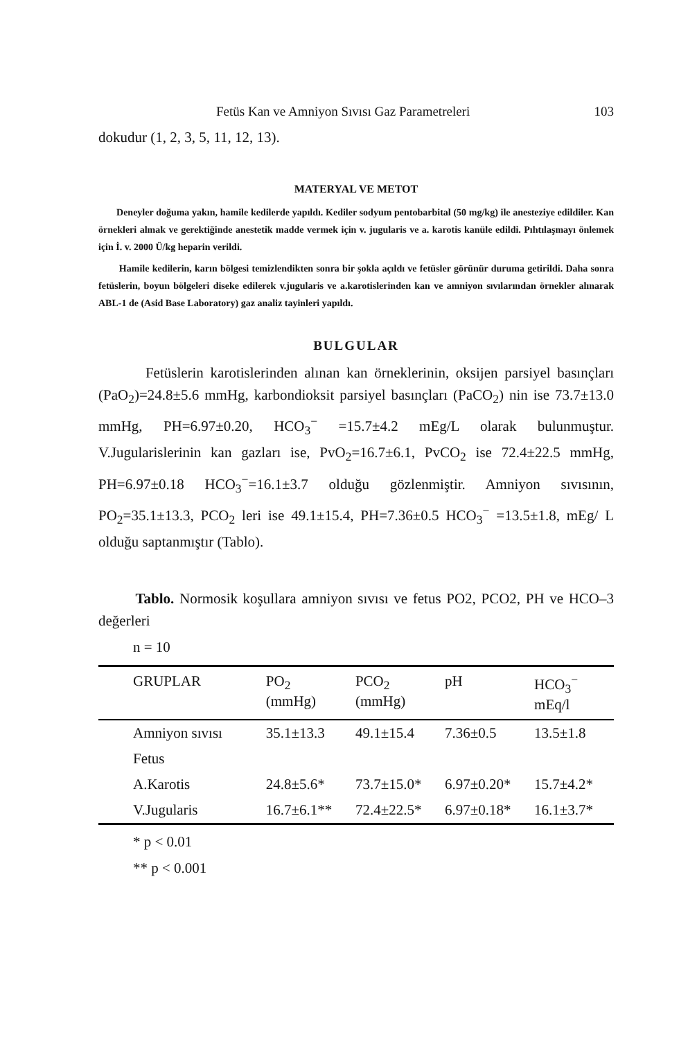Fetüs Kan ve Amniyon Sıvısı Gaz Parametreleri 103
dokudur (1, 2, 3, 5, 11, 12, 13).
MATERYAL VE METOT
Deneyler doğuma yakın, hamile kedilerde yapıldı. Kediler sodyum pentobarbital (50 mg/kg) ile anesteziye edildiler. Kan örnekleri almak ve gerektiğinde anestetik madde vermek için v. jugularis ve a. karotis kanüle edildi. Pıhtılaşmayı önlemek için İ. v. 2000 Ü/kg heparin verildi.
Hamile kedilerin, karın bölgesi temizlendikten sonra bir şokla açıldı ve fetüsler görünür duruma getirildi. Daha sonra fetüslerin, boyun bölgeleri diseke edilerek v.jugularis ve a.karotislerinden kan ve amniyon sıvılarından örnekler alınarak ABL-1 de (Asid Base Laboratory) gaz analiz tayinleri yapıldı.
BULGULAR
Fetüslerin karotislerinden alınan kan örneklerinin, oksijen parsiyel basınçları (PaO<sub>2</sub>)=24.8±5.6 mmHg, karbondioksit parsiyel basınçları (PaCO<sub>2</sub>) nin ise 73.7±13.0 mmHg, PH=6.97±0.20, HCO<sub>3</sub><sup>−</sup> =15.7±4.2 mEg/L olarak bulunmuştur. V.Jugularislerinin kan gazları ise, PvO<sub>2</sub>=16.7±6.1, PvCO<sub>2</sub> ise 72.4±22.5 mmHg, PH=6.97±0.18 HCO<sub>3</sub><sup>−</sup>=16.1±3.7 olduğu gözlenmiştir. Amniyon sıvısının, PO<sub>2</sub>=35.1±13.3, PCO<sub>2</sub> leri ise 49.1±15.4, PH=7.36±0.5 HCO<sub>3</sub><sup>−</sup> =13.5±1.8, mEg/ L olduğu saptanmıştır (Tablo).
Tablo. Normosik koşullara amniyon sıvısı ve fetus PO2, PCO2, PH ve HCO–3 değerleri
n = 10
| GRUPLAR | PO<sub>2</sub> (mmHg) | PCO<sub>2</sub> (mmHg) | pH | HCO<sub>3</sub><sup>−</sup> mEq/l |
| --- | --- | --- | --- | --- |
| Amniyon sıvısı | 35.1±13.3 | 49.1±15.4 | 7.36±0.5 | 13.5±1.8 |
| Fetus | | | | |
| A.Karotis | 24.8±5.6* | 73.7±15.0* | 6.97±0.20* | 15.7±4.2* |
| V.Jugularis | 16.7±6.1** | 72.4±22.5* | 6.97±0.18* | 16.1±3.7* |
* p < 0.01
** p < 0.001